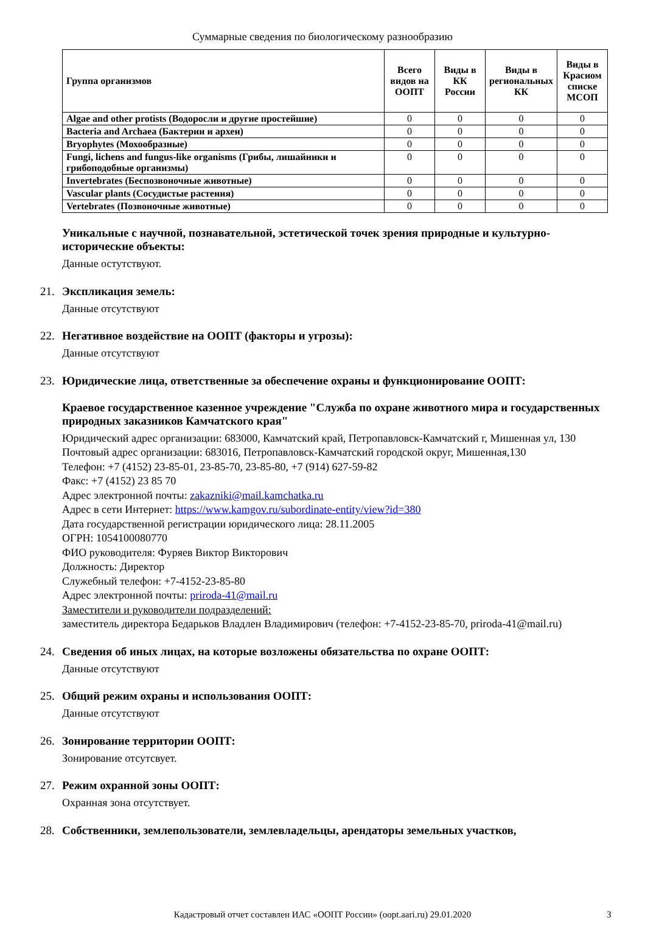Суммарные сведения по биологическому разнообразию
| Группа организмов | Всего видов на ООПТ | Виды в КК России | Виды в региональных КК | Виды в Красном списке МСОП |
| --- | --- | --- | --- | --- |
| Algae and other protists (Водоросли и другие простейшие) | 0 | 0 | 0 | 0 |
| Bacteria and Archaea (Бактерии и археи) | 0 | 0 | 0 | 0 |
| Bryophytes (Мохообразные) | 0 | 0 | 0 | 0 |
| Fungi, lichens and fungus-like organisms (Грибы, лишайники и грибоподобные организмы) | 0 | 0 | 0 | 0 |
| Invertebrates (Беспозвоночные животные) | 0 | 0 | 0 | 0 |
| Vascular plants (Сосудистые растения) | 0 | 0 | 0 | 0 |
| Vertebrates (Позвоночные животные) | 0 | 0 | 0 | 0 |
Уникальные с научной, познавательной, эстетической точек зрения природные и культурно-исторические объекты:
Данные остутствуют.
21. Экспликация земель:
Данные отсутствуют
22. Негативное воздействие на ООПТ (факторы и угрозы):
Данные отсутствуют
23. Юридические лица, ответственные за обеспечение охраны и функционирование ООПТ:
Краевое государственное казенное учреждение "Служба по охране животного мира и государственных природных заказников Камчатского края"
Юридический адрес организации: 683000, Камчатский край, Петропавловск-Камчатский г, Мишенная ул, 130
Почтовый адрес организации: 683016, Петропавловск-Камчатский городской округ, Мишенная,130
Телефон: +7 (4152) 23-85-01, 23-85-70, 23-85-80, +7 (914) 627-59-82
Факс: +7 (4152) 23 85 70
Адрес электронной почты: zakazniki@mail.kamchatka.ru
Адрес в сети Интернет: https://www.kamgov.ru/subordinate-entity/view?id=380
Дата государственной регистрации юридического лица: 28.11.2005
ОГРН: 1054100080770
ФИО руководителя: Фуряев Виктор Викторович
Должность: Директор
Служебный телефон: +7-4152-23-85-80
Адрес электронной почты: priroda-41@mail.ru
Заместители и руководители подразделений:
заместитель директора Бедарьков Владлен Владимирович (телефон: +7-4152-23-85-70, priroda-41@mail.ru)
24. Сведения об иных лицах, на которые возложены обязательства по охране ООПТ:
Данные отсутствуют
25. Общий режим охраны и использования ООПТ:
Данные отсутствуют
26. Зонирование территории ООПТ:
Зонирование отсутсвует.
27. Режим охранной зоны ООПТ:
Охранная зона отсутствует.
28. Собственники, землепользователи, землевладельцы, арендаторы земельных участков,
Кадастровый отчет составлен ИАС «ООПТ России» (oopt.aari.ru) 29.01.2020 3